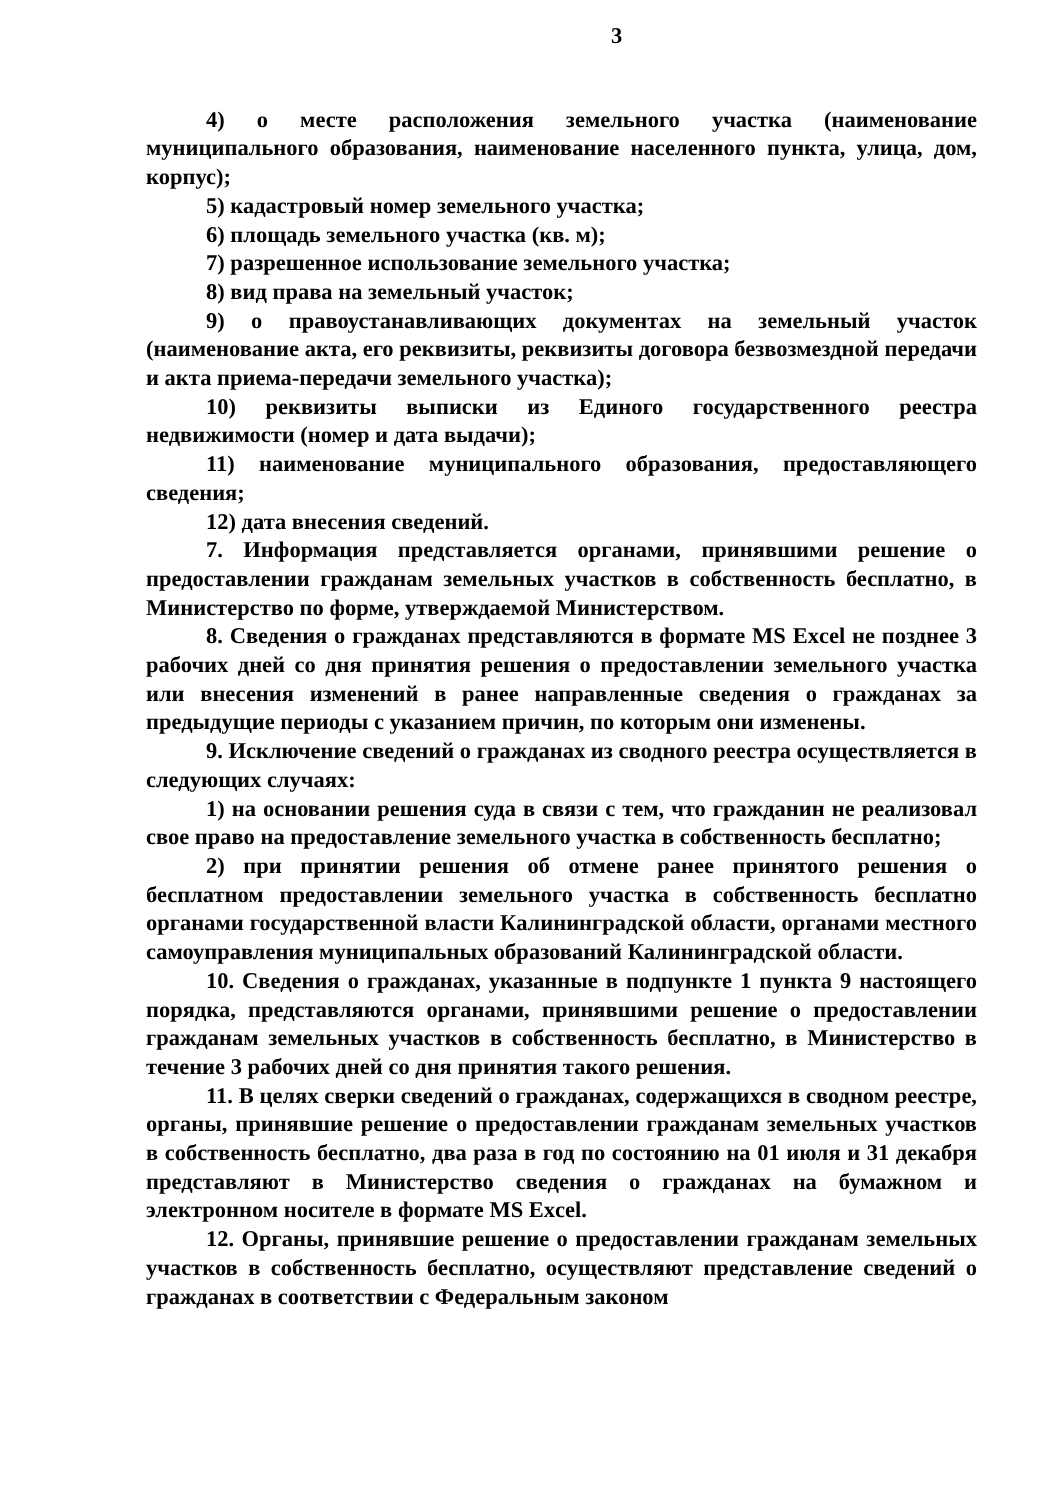3
4) о месте расположения земельного участка (наименование муниципального образования, наименование населенного пункта, улица, дом, корпус);
5) кадастровый номер земельного участка;
6) площадь земельного участка (кв. м);
7) разрешенное использование земельного участка;
8) вид права на земельный участок;
9) о правоустанавливающих документах на земельный участок (наименование акта, его реквизиты, реквизиты договора безвозмездной передачи и акта приема-передачи земельного участка);
10) реквизиты выписки из Единого государственного реестра недвижимости (номер и дата выдачи);
11) наименование муниципального образования, предоставляющего сведения;
12) дата внесения сведений.
7. Информация представляется органами, принявшими решение о предоставлении гражданам земельных участков в собственность бесплатно, в Министерство по форме, утверждаемой Министерством.
8. Сведения о гражданах представляются в формате MS Excel не позднее 3 рабочих дней со дня принятия решения о предоставлении земельного участка или внесения изменений в ранее направленные сведения о гражданах за предыдущие периоды с указанием причин, по которым они изменены.
9. Исключение сведений о гражданах из сводного реестра осуществляется в следующих случаях:
1) на основании решения суда в связи с тем, что гражданин не реализовал свое право на предоставление земельного участка в собственность бесплатно;
2) при принятии решения об отмене ранее принятого решения о бесплатном предоставлении земельного участка в собственность бесплатно органами государственной власти Калининградской области, органами местного самоуправления муниципальных образований Калининградской области.
10. Сведения о гражданах, указанные в подпункте 1 пункта 9 настоящего порядка, представляются органами, принявшими решение о предоставлении гражданам земельных участков в собственность бесплатно, в Министерство в течение 3 рабочих дней со дня принятия такого решения.
11. В целях сверки сведений о гражданах, содержащихся в сводном реестре, органы, принявшие решение о предоставлении гражданам земельных участков в собственность бесплатно, два раза в год по состоянию на 01 июля и 31 декабря представляют в Министерство сведения о гражданах на бумажном и электронном носителе в формате MS Excel.
12. Органы, принявшие решение о предоставлении гражданам земельных участков в собственность бесплатно, осуществляют представление сведений о гражданах в соответствии с Федеральным законом